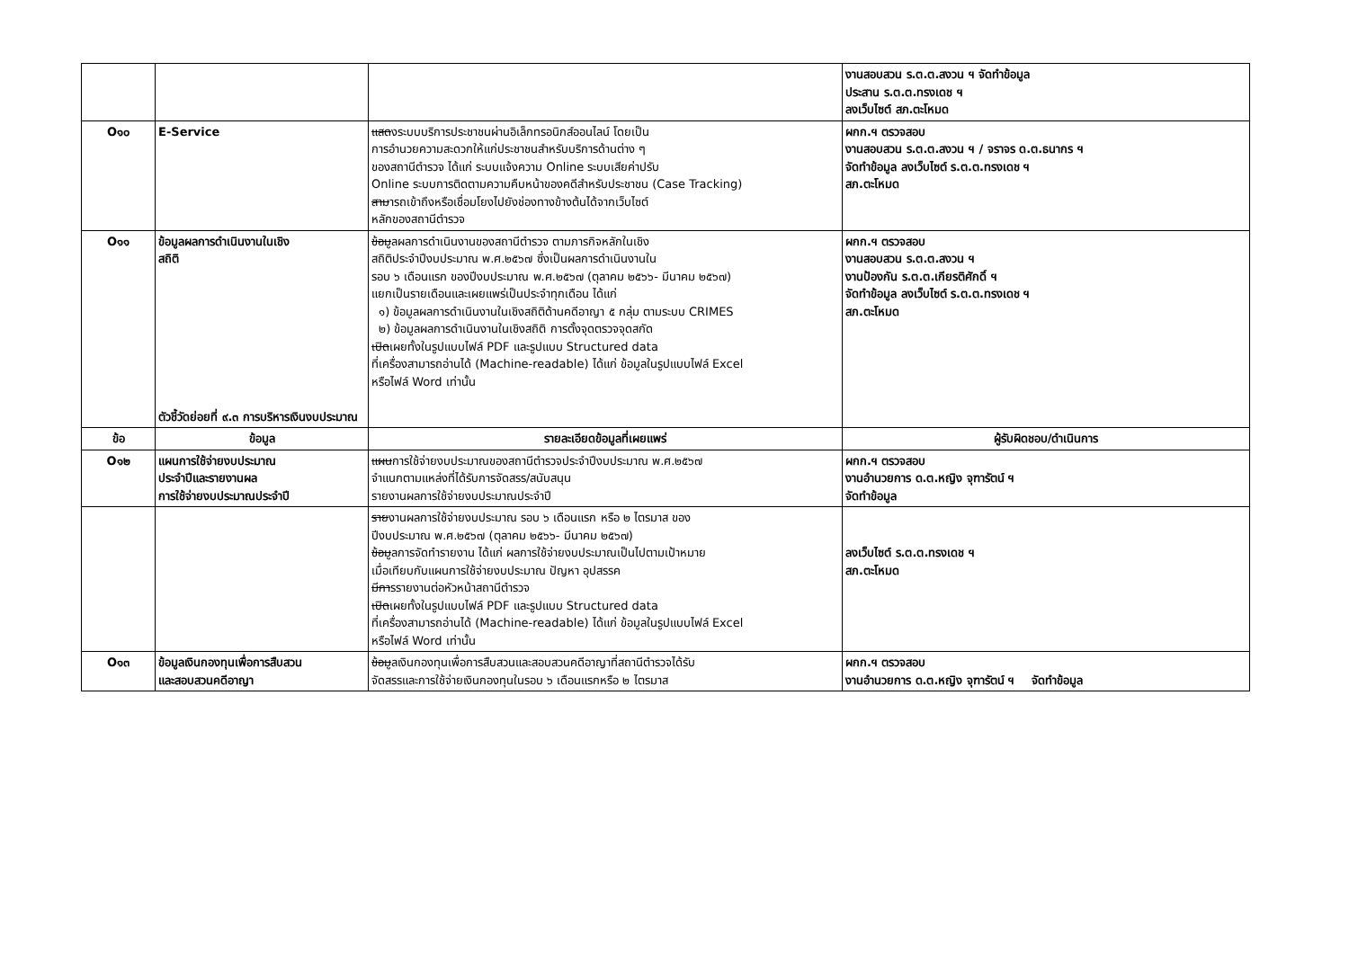| | | | งานสอบสวน ร.ต.ต.สงวน ฯ จัดทำข้อมูล ประสาน ร.ต.ต.ทรงเดช ฯ ลงเว็บไซต์ สภ.ตะโหมด |
| O๑๐ | E-Service | แสด งระบบบริการประชาชนผ่านอิเล็กทรอนิกส์ออนไลน์ โดยเป็น การอำนวยความสะดวกให้แก่ประชาชนสำหรับบริการด้านต่าง ๆ ของสถานีตำรวจ ได้แก่ ระบบแจ้งความ Online ระบบเสียค่าปรับ Online ระบบการติดตามความคืบหน้าของคดีสำหรับประชาชน (Case Tracking) สาม ารถเข้าถึงหรือเชื่อมโยงไปยังช่องทางข้างต้นได้จากเว็บไซต์ หลักของสถานีตำรวจ | ผกก.ฯ ตรวจสอบ งานสอบสวน ร.ต.ต.สงวน ฯ / จราจร ด.ต.ธนากร ฯ จัดทำข้อมูล ลงเว็บไซต์ ร.ต.ต.ทรงเดช ฯ สภ.ตะโหมด |
| O๑๑ | ข้อมูลผลการดำเนินงานในเชิง สถิติ ตัวชี้วัดย่อยที่ ๙.๓ การบริหารเงินงบประมาณ | ข้อม ูลผลการดำเนินงานของสถานีตำรวจ ตามภารกิจหลักในเชิง สถิติประจำปีงบประมาณ พ.ศ.๒๕๖๗ ซึ่งเป็นผลการดำเนินงานใน รอบ ๖ เดือนแรก ของปีงบประมาณ พ.ศ.๒๕๖๗ (ตุลาคม ๒๕๖๖- มีนาคม ๒๕๖๗) แยกเป็นรายเดือนและเผยแพร่เป็นประจำทุกเดือน ได้แก่ ๑) ข้อมูลผลการดำเนินงานในเชิงสถิติด้านคดีอาญา ๕ กลุ่ม ตามระบบ CRIMES ๒) ข้อมูลผลการดำเนินงานในเชิงสถิติ การตั้งจุดตรวจจุดสกัด เปิด เผยทั้งในรูปแบบไฟล์ PDF และรูปแบบ Structured data ที่เครื่องสามารถอ่านได้ (Machine-readable) ได้แก่ ข้อมูลในรูปแบบไฟล์ Excel หรือไฟล์ Word เท่านั้น | ผกก.ฯ ตรวจสอบ งานสอบสวน ร.ต.ต.สงวน ฯ งานป้องกัน ร.ต.ต.เกียรติศักดิ์ ฯ จัดทำข้อมูล ลงเว็บไซต์ ร.ต.ต.ทรงเดช ฯ สภ.ตะโหมด |
| ข้อ | ข้อมูล | รายละเอียดข้อมูลที่เผยแพร่ | ผู้รับผิดชอบ/ดำเนินการ |
| O๑๒ | แผนการใช้จ่ายงบประมาณ ประจำปีและรายงานผล การใช้จ่ายงบประมาณประจำปี | แผน การใช้จ่ายงบประมาณของสถานีตำรวจประจำปีงบประมาณ พ.ศ.๒๕๖๗ จำแนกตามแหล่งที่ได้รับการจัดสรร/สนับสนุน รายงานผลการใช้จ่ายงบประมาณประจำปี | ผกก.ฯ ตรวจสอบ งานอำนวยการ ด.ต.หญิง จุฑารัตน์ ฯ จัดทำข้อมูล |
| | | ราย งานผลการใช้จ่ายงบประมาณ รอบ ๖ เดือนแรก หรือ ๒ ไตรมาส ของ ปีงบประมาณ พ.ศ.๒๕๖๗ (ตุลาคม ๒๕๖๖- มีนาคม ๒๕๖๗) ข้อม ูลการจัดทำรายงาน ได้แก่ ผลการใช้จ่ายงบประมาณเป็นไปตามเป้าหมาย เมื่อเทียบกับแผนการใช้จ่ายงบประมาณ ปัญหา อุปสรรค มีกา รรายงานต่อหัวหน้าสถานีตำรวจ เปิด เผยทั้งในรูปแบบไฟล์ PDF และรูปแบบ Structured data ที่เครื่องสามารถอ่านได้ (Machine-readable) ได้แก่ ข้อมูลในรูปแบบไฟล์ Excel หรือไฟล์ Word เท่านั้น | ลงเว็บไซต์ ร.ต.ต.ทรงเดช ฯ สภ.ตะโหมด |
| O๑๓ | ข้อมูลเงินกองทุนเพื่อการสืบสวน และสอบสวนคดีอาญา | ข้อม ูลเงินกองทุนเพื่อการสืบสวนและสอบสวนคดีอาญาที่สถานีตำรวจได้รับ จัดสรรและการใช้จ่ายเงินกองทุนในรอบ ๖ เดือนแรกหรือ ๒ ไตรมาส | ผกก.ฯ ตรวจสอบ งานอำนวยการ ด.ต.หญิง จุฑารัตน์ ฯ จัดทำข้อมูล |